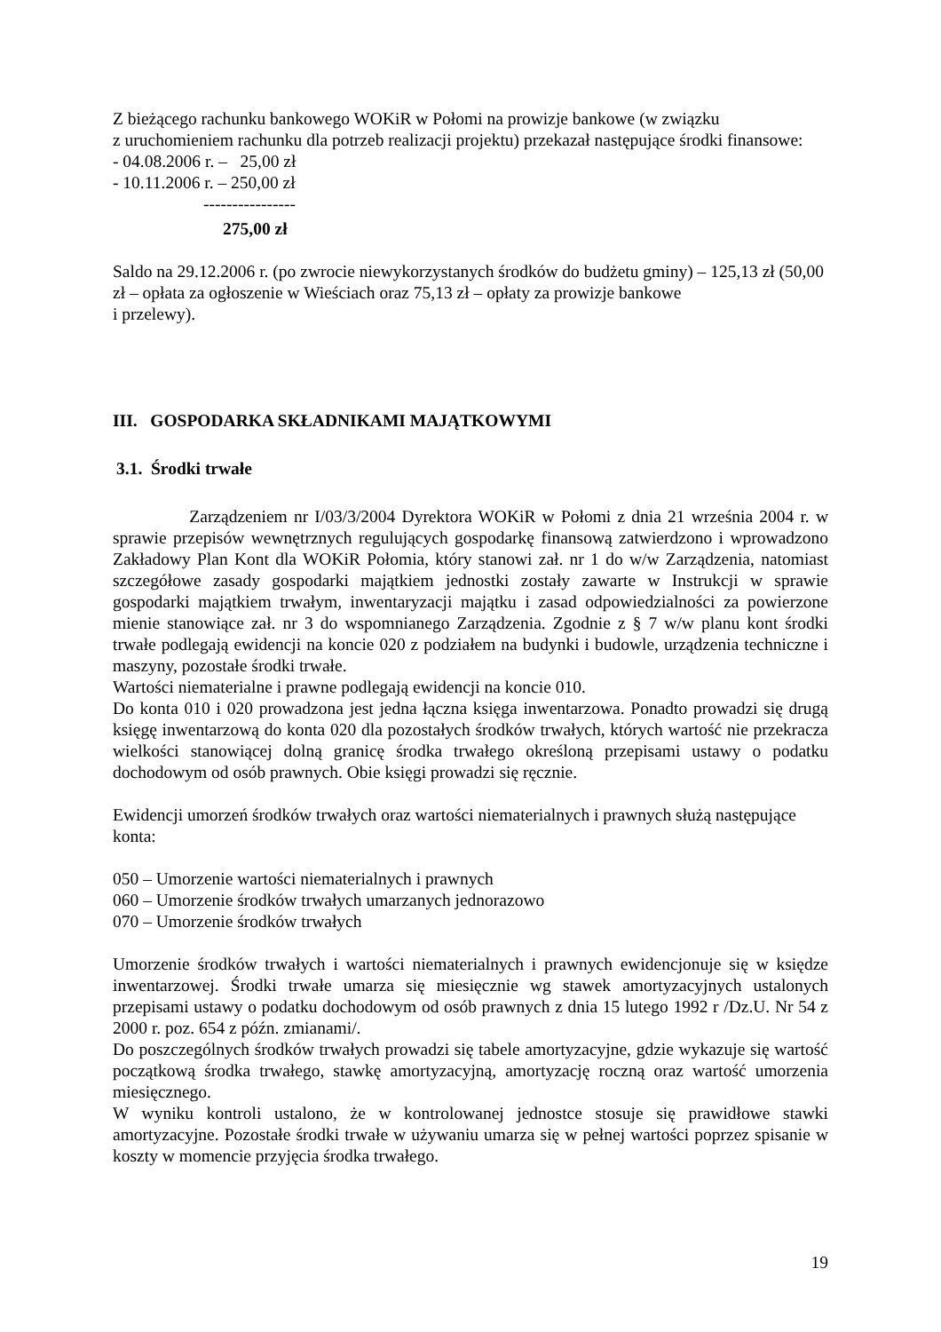Z bieżącego rachunku bankowego WOKiR w Połomi na prowizje bankowe (w związku
z uruchomieniem rachunku dla potrzeb realizacji projektu) przekazał następujące środki finansowe:
- 04.08.2006 r. – 25,00 zł
- 10.11.2006 r. – 250,00 zł
----------------
275,00 zł
Saldo na 29.12.2006 r. (po zwrocie niewykorzystanych środków do budżetu gminy) – 125,13 zł (50,00 zł – opłata za ogłoszenie w Wieściach oraz 75,13 zł – opłaty za prowizje bankowe
i przelewy).
III. GOSPODARKA SKŁADNIKAMI MAJĄTKOWYMI
3.1. Środki trwałe
Zarządzeniem nr I/03/3/2004 Dyrektora WOKiR w Połomi z dnia 21 września 2004 r. w sprawie przepisów wewnętrznych regulujących gospodarkę finansową zatwierdzono i wprowadzono Zakładowy Plan Kont dla WOKiR Połomia, który stanowi zał. nr 1 do w/w Zarządzenia, natomiast szczegółowe zasady gospodarki majątkiem jednostki zostały zawarte w Instrukcji w sprawie gospodarki majątkiem trwałym, inwentaryzacji majątku i zasad odpowiedzialności za powierzone mienie stanowiące zał. nr 3 do wspomnianego Zarządzenia. Zgodnie z § 7 w/w planu kont środki trwałe podlegają ewidencji na koncie 020 z podziałem na budynki i budowle, urządzenia techniczne i maszyny, pozostałe środki trwałe.
Wartości niematerialne i prawne podlegają ewidencji na koncie 010.
Do konta 010 i 020 prowadzona jest jedna łączna księga inwentarzowa. Ponadto prowadzi się drugą księgę inwentarzową do konta 020 dla pozostałych środków trwałych, których wartość nie przekracza wielkości stanowiącej dolną granicę środka trwałego określoną przepisami ustawy o podatku dochodowym od osób prawnych. Obie księgi prowadzi się ręcznie.
Ewidencji umorzeń środków trwałych oraz wartości niematerialnych i prawnych służą następujące konta:
050 – Umorzenie wartości niematerialnych i prawnych
060 – Umorzenie środków trwałych umarzanych jednorazowo
070 – Umorzenie środków trwałych
Umorzenie środków trwałych i wartości niematerialnych i prawnych ewidencjonuje się w księdze inwentarzowej. Środki trwałe umarza się miesięcznie wg stawek amortyzacyjnych ustalonych przepisami ustawy o podatku dochodowym od osób prawnych z dnia 15 lutego 1992 r /Dz.U. Nr 54 z 2000 r. poz. 654 z późn. zmianami/.
Do poszczególnych środków trwałych prowadzi się tabele amortyzacyjne, gdzie wykazuje się wartość początkową środka trwałego, stawkę amortyzacyjną, amortyzację roczną oraz wartość umorzenia miesięcznego.
W wyniku kontroli ustalono, że w kontrolowanej jednostce stosuje się prawidłowe stawki amortyzacyjne. Pozostałe środki trwałe w używaniu umarza się w pełnej wartości poprzez spisanie w koszty w momencie przyjęcia środka trwałego.
19